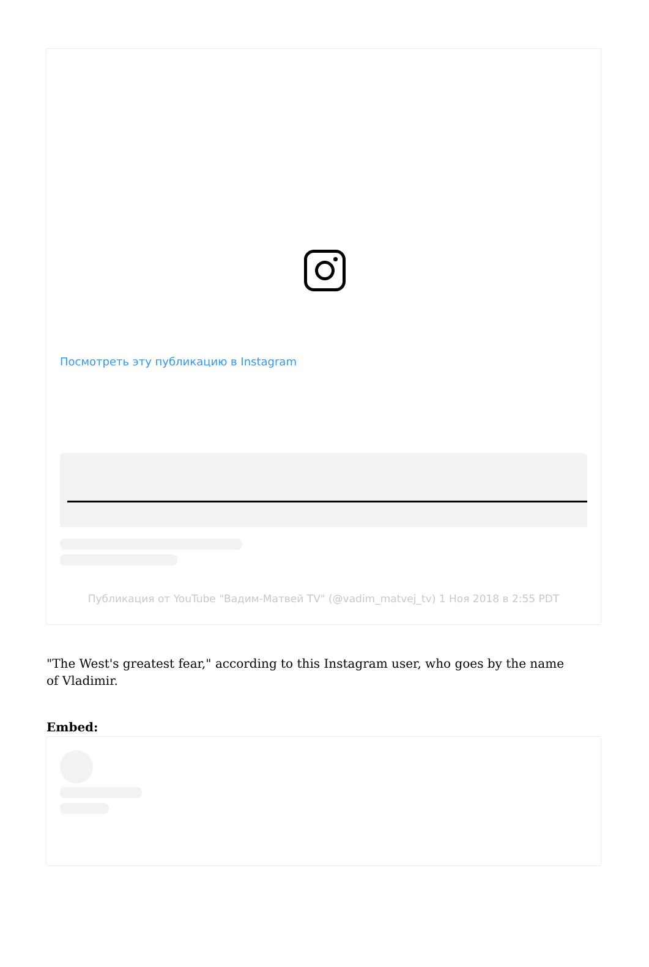Посмотреть эту публикацию в Instagram
Публикация от YouTube "Вадим-Матвей TV" (@vadim_matvej_tv) 1 Ноя 2018 в 2:55 PDT
"The West's greatest fear," according to this Instagram user, who goes by the name of Vladimir.
Embed: